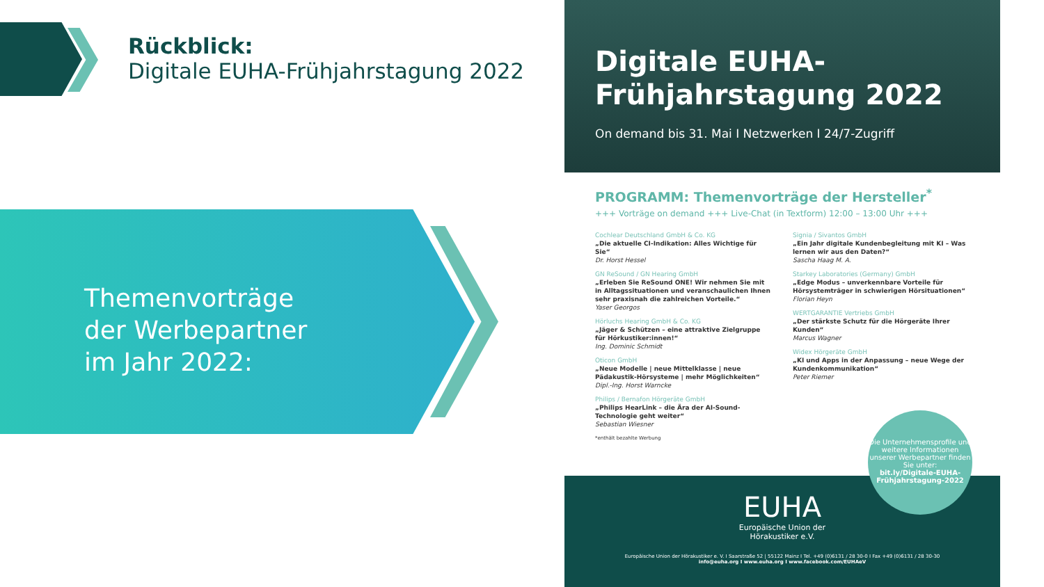Rückblick:
Digitale EUHA-Frühjahrstagung 2022
Themenvorträge
der Werbepartner
im Jahr 2022:
Digitale EUHA-
Frühjahrstagung 2022
On demand bis 31. Mai I Netzwerken I 24/7-Zugriff
PROGRAMM: Themenvorträge der Hersteller<sup>*</sup>
+++ Vorträge on demand +++ Live-Chat (in Textform) 12:00 – 13:00 Uhr +++
Cochlear Deutschland GmbH & Co. KG
„Die aktuelle CI-Indikation: Alles Wichtige für Sie“
Dr. Horst Hessel
GN ReSound / GN Hearing GmbH
„Erleben Sie ReSound ONE! Wir nehmen Sie mit in Alltagssituationen und veranschaulichen Ihnen sehr praxisnah die zahlreichen Vorteile.“
Yaser Georgos
Hörluchs Hearing GmbH & Co. KG
„Jäger & Schützen – eine attraktive Zielgruppe für Hörkustiker:innen!“
Ing. Dominic Schmidt
Oticon GmbH
„Neue Modelle | neue Mittelklasse | neue Pädakustik-Hörsysteme | mehr Möglichkeiten“
Dipl.-Ing. Horst Warncke
Philips / Bernafon Hörgeräte GmbH
„Philips HearLink – die Ära der AI-Sound-Technologie geht weiter“
Sebastian Wiesner
*enthält bezahlte Werbung
Signia / Sivantos GmbH
„Ein Jahr digitale Kundenbegleitung mit KI – Was lernen wir aus den Daten?“
Sascha Haag M. A.
Starkey Laboratories (Germany) GmbH
„Edge Modus – unverkennbare Vorteile für Hörsystemträger in schwierigen Hörsituationen“
Florian Heyn
WERTGARANTIE Vertriebs GmbH
„Der stärkste Schutz für die Hörgeräte Ihrer Kunden“
Marcus Wagner
Widex Hörgeräte GmbH
„KI und Apps in der Anpassung – neue Wege der Kundenkommunikation“
Peter Riemer
EUHA
Europäische Union der
Hörakustiker e.V.
Europäische Union der Hörakustiker e. V. I Saarstraße 52 | 55122 Mainz I Tel. +49 (0)6131 / 28 30-0 I Fax +49 (0)6131 / 28 30-30
info@euha.org I www.euha.org I www.facebook.com/EUHAeV
Die Unternehmensprofile und weitere Informationen unserer Werbepartner finden Sie unter:
bit.ly/Digitale-EUHA-Frühjahrstagung-2022